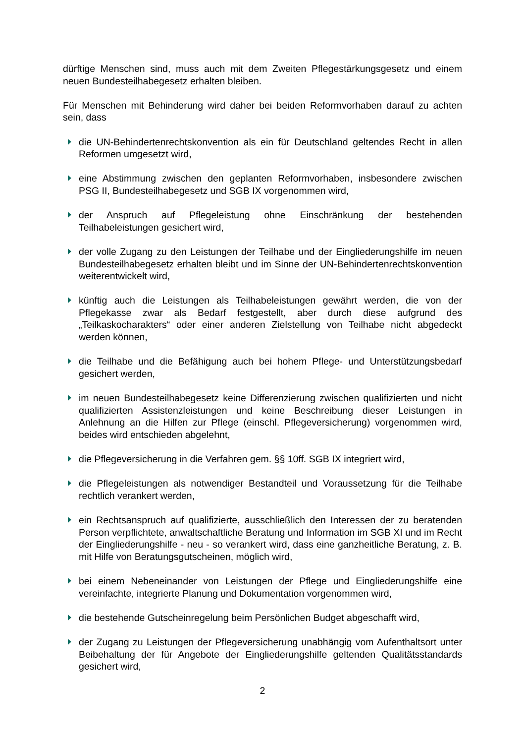dürftige Menschen sind, muss auch mit dem Zweiten Pflegestärkungsgesetz und einem neuen Bundesteilhabegesetz erhalten bleiben.
Für Menschen mit Behinderung wird daher bei beiden Reformvorhaben darauf zu achten sein, dass
die UN-Behindertenrechtskonvention als ein für Deutschland geltendes Recht in allen Reformen umgesetzt wird,
eine Abstimmung zwischen den geplanten Reformvorhaben, insbesondere zwischen PSG II, Bundesteilhabegesetz und SGB IX vorgenommen wird,
der Anspruch auf Pflegeleistung ohne Einschränkung der bestehenden Teilhabeleistungen gesichert wird,
der volle Zugang zu den Leistungen der Teilhabe und der Eingliederungshilfe im neuen Bundesteilhabegesetz erhalten bleibt und im Sinne der UN-Behindertenrechtskonvention weiterentwickelt wird,
künftig auch die Leistungen als Teilhabeleistungen gewährt werden, die von der Pflegekasse zwar als Bedarf festgestellt, aber durch diese aufgrund des „Teilkaskocharakters“ oder einer anderen Zielstellung von Teilhabe nicht abgedeckt werden können,
die Teilhabe und die Befähigung auch bei hohem Pflege- und Unterstützungsbedarf gesichert werden,
im neuen Bundesteilhabegesetz keine Differenzierung zwischen qualifizierten und nicht qualifizierten Assistenzleistungen und keine Beschreibung dieser Leistungen in Anlehnung an die Hilfen zur Pflege (einschl. Pflegeversicherung) vorgenommen wird, beides wird entschieden abgelehnt,
die Pflegeversicherung in die Verfahren gem. §§ 10ff. SGB IX integriert wird,
die Pflegeleistungen als notwendiger Bestandteil und Voraussetzung für die Teilhabe rechtlich verankert werden,
ein Rechtsanspruch auf qualifizierte, ausschließlich den Interessen der zu beratenden Person verpflichtete, anwaltschaftliche Beratung und Information im SGB XI und im Recht der Eingliederungshilfe - neu - so verankert wird, dass eine ganzheitliche Beratung, z. B. mit Hilfe von Beratungsgutscheinen, möglich wird,
bei einem Nebeneinander von Leistungen der Pflege und Eingliederungshilfe eine vereinfachte, integrierte Planung und Dokumentation vorgenommen wird,
die bestehende Gutscheinregelung beim Persönlichen Budget abgeschafft wird,
der Zugang zu Leistungen der Pflegeversicherung unabhängig vom Aufenthaltsort unter Beibehaltung der für Angebote der Eingliederungshilfe geltenden Qualitätsstandards gesichert wird,
2